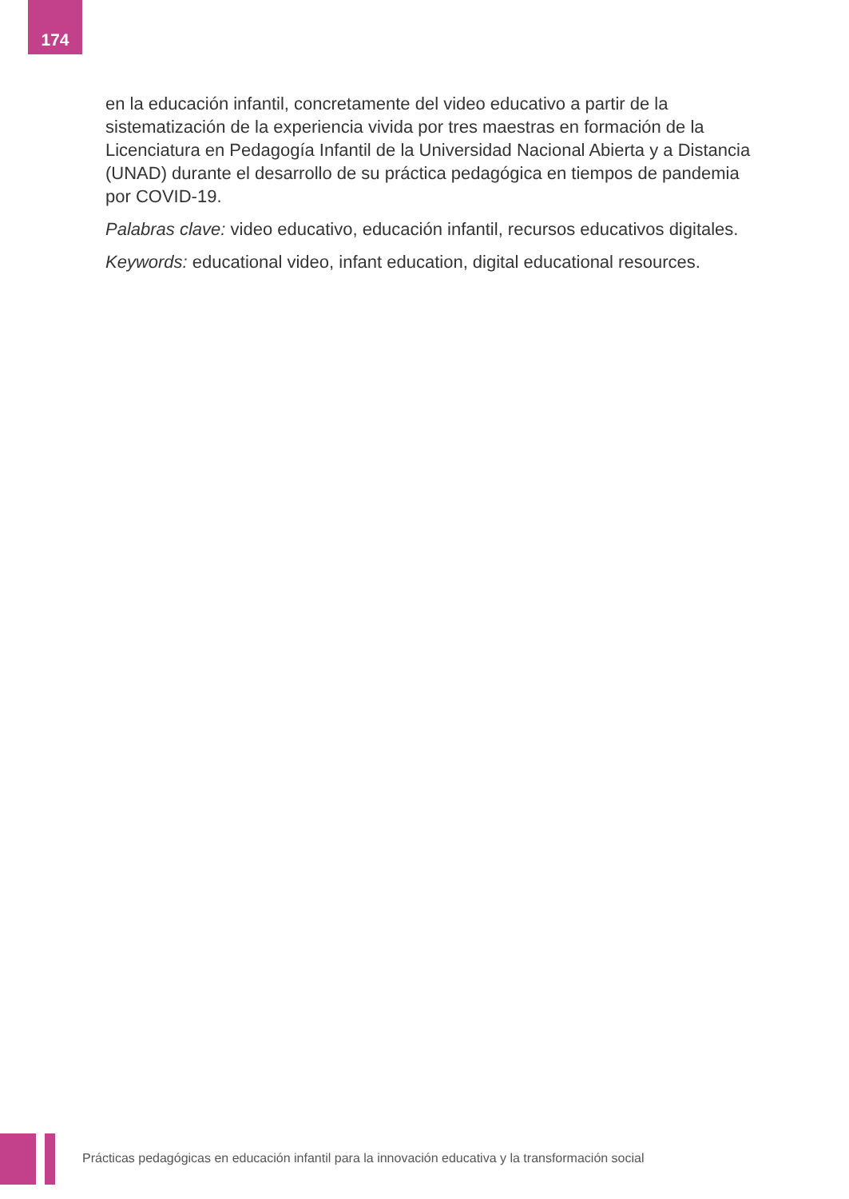174
en la educación infantil, concretamente del video educativo a partir de la sistematización de la experiencia vivida por tres maestras en formación de la Licenciatura en Pedagogía Infantil de la Universidad Nacional Abierta y a Distancia (UNAD) durante el desarrollo de su práctica pedagógica en tiempos de pandemia por COVID-19.
Palabras clave: video educativo, educación infantil, recursos educativos digitales.
Keywords: educational video, infant education, digital educational resources.
Prácticas pedagógicas en educación infantil para la innovación educativa y la transformación social